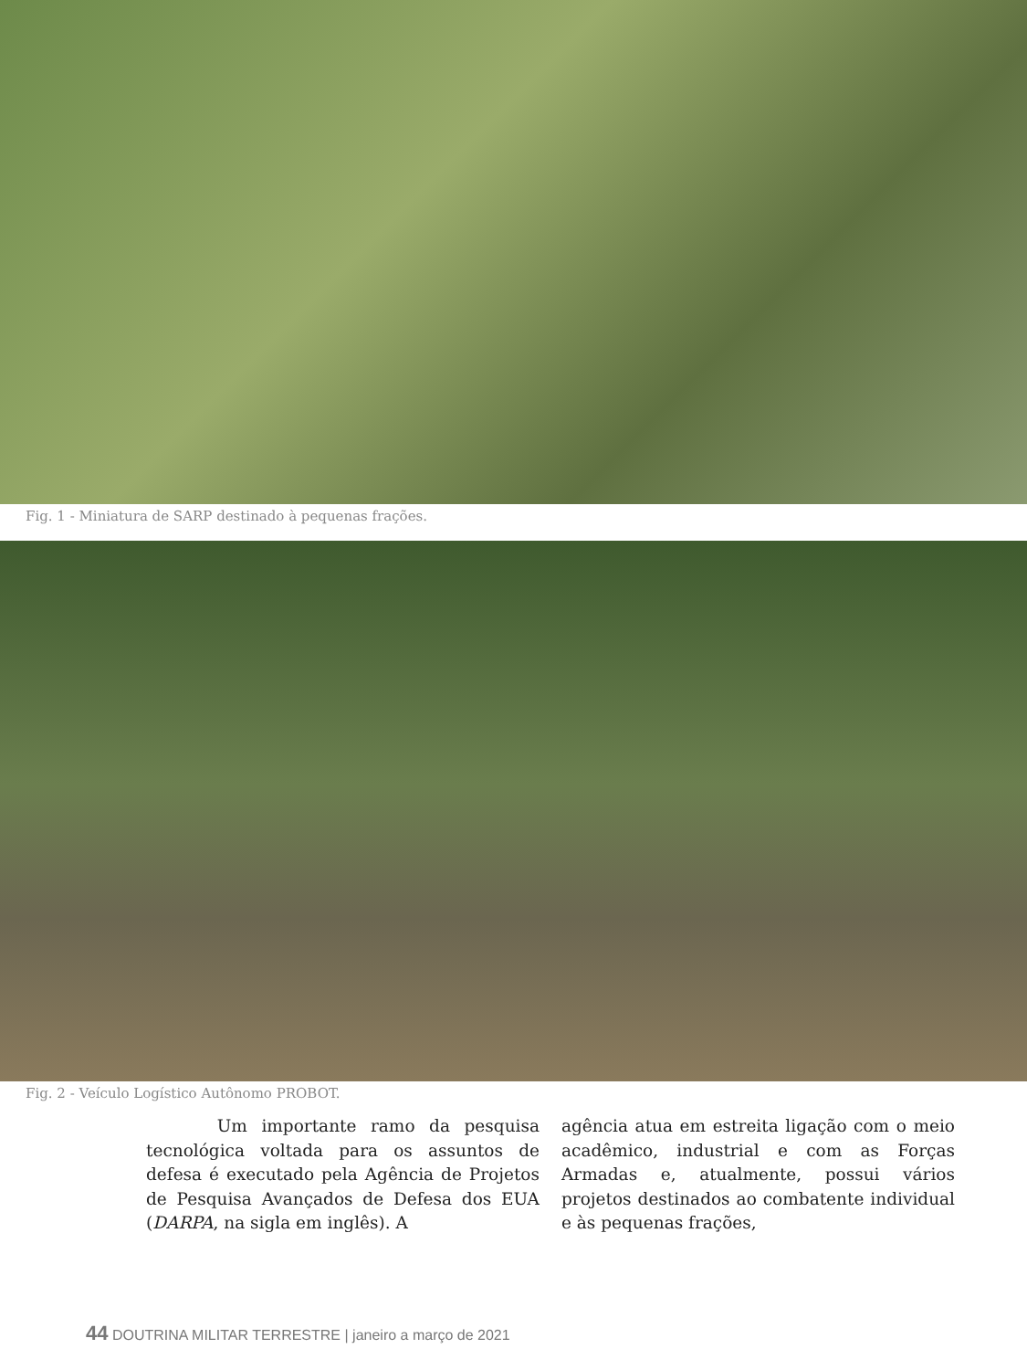Fig. 1 - Miniatura de SARP destinado à pequenas frações.
Fig. 2 - Veículo Logístico Autônomo PROBOT.
Um importante ramo da pesquisa tecnológica voltada para os assuntos de defesa é executado pela Agência de Projetos de Pesquisa Avançados de Defesa dos EUA (DARPA, na sigla em inglês). A
agência atua em estreita ligação com o meio acadêmico, industrial e com as Forças Armadas e, atualmente, possui vários projetos destinados ao combatente individual e às pequenas frações,
44 DOUTRINA MILITAR TERRESTRE | janeiro a março de 2021